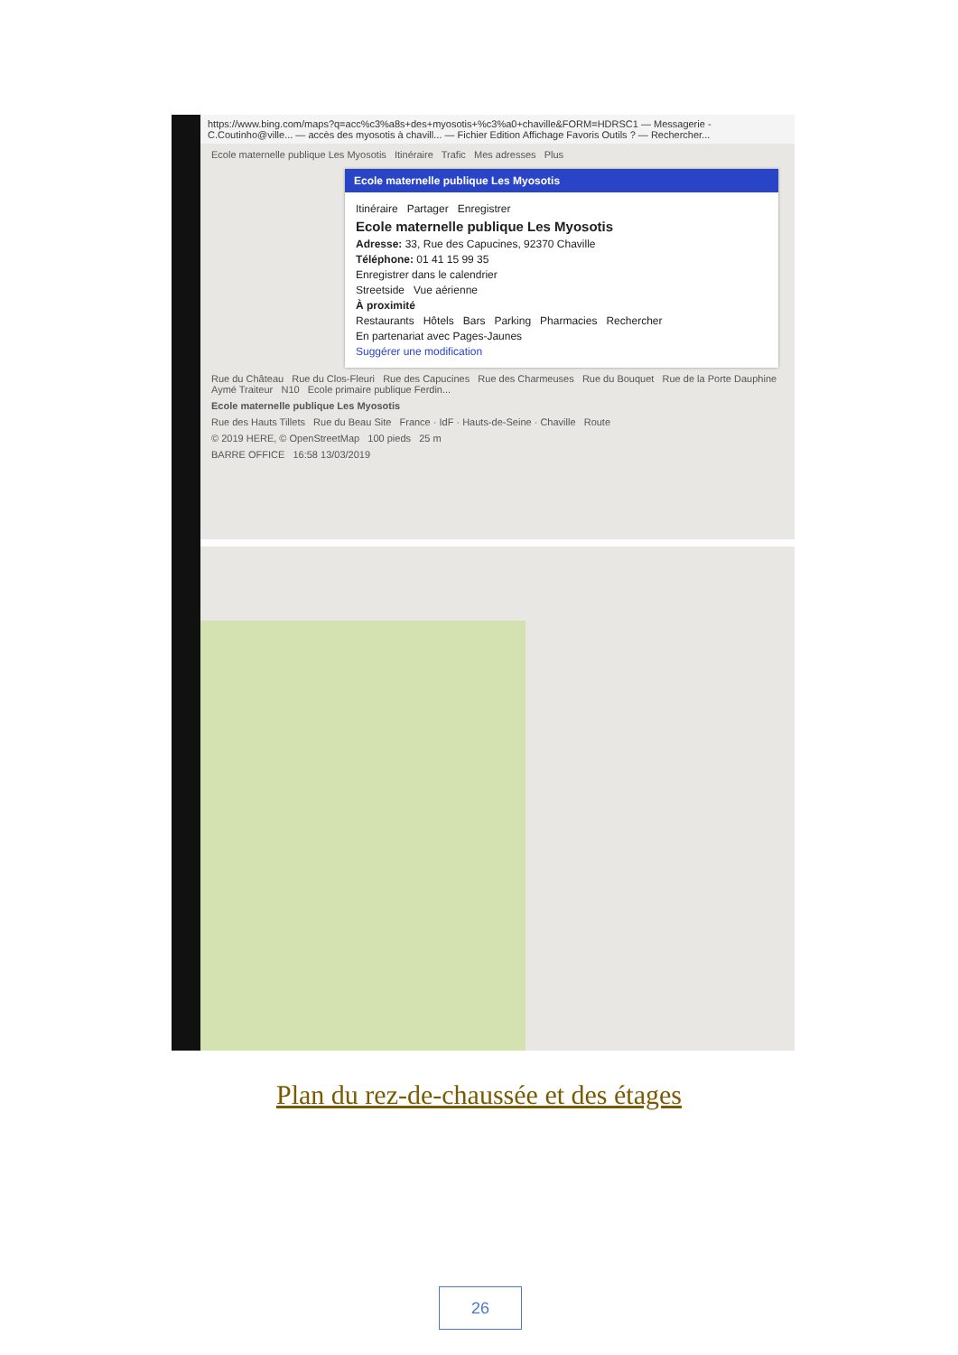https://www.bing.com/maps?q=acc%c3%a8s+des+myosotis+%c3%a0+chaville&FORM=HDRSC1 — Messagerie - C.Coutinho@ville... — accès des myosotis à chavill... — Fichier Edition Affichage Favoris Outils ? — Rechercher...
Ecole maternelle publique Les Myosotis Itinéraire Trafic Mes adresses Plus
Ecole maternelle publique Les Myosotis
Itinéraire Partager Enregistrer
Ecole maternelle publique Les Myosotis
Adresse: 33, Rue des Capucines, 92370 Chaville
Téléphone: 01 41 15 99 35
Enregistrer dans le calendrier
Streetside Vue aérienne
À proximité
Restaurants Hôtels Bars Parking Pharmacies Rechercher
En partenariat avec Pages-Jaunes
Suggérer une modification
Rue du Château Rue du Clos-Fleuri Rue des Capucines Rue des Charmeuses Rue du Bouquet Rue de la Porte Dauphine Aymé Traiteur N10 Ecole primaire publique Ferdin...
Ecole maternelle publique Les Myosotis
Rue des Hauts Tillets Rue du Beau Site France · IdF · Hauts-de-Seine · Chaville Route
© 2019 HERE, © OpenStreetMap 100 pieds 25 m
BARRE OFFICE 16:58 13/03/2019
Plan du rez-de-chaussée et des étages
26